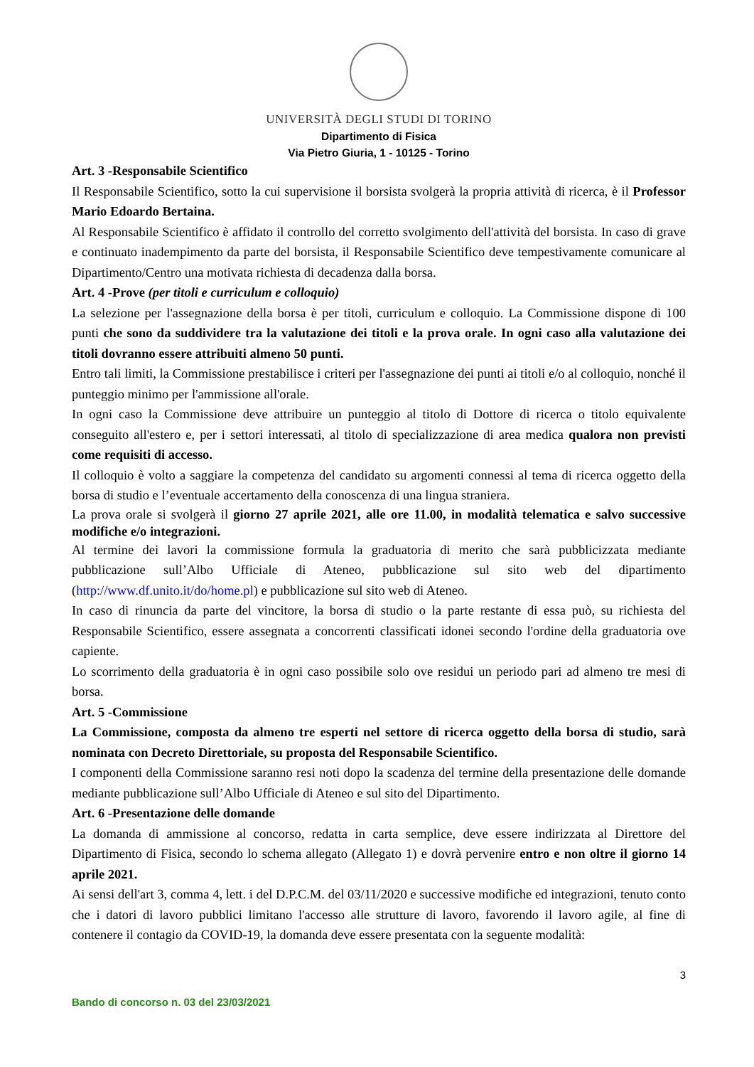UNIVERSITÀ DEGLI STUDI DI TORINO
Dipartimento di Fisica
Via Pietro Giuria, 1 - 10125 - Torino
Art. 3 -Responsabile Scientifico
Il Responsabile Scientifico, sotto la cui supervisione il borsista svolgerà la propria attività di ricerca, è il Professor Mario Edoardo Bertaina.
Al Responsabile Scientifico è affidato il controllo del corretto svolgimento dell'attività del borsista. In caso di grave e continuato inadempimento da parte del borsista, il Responsabile Scientifico deve tempestivamente comunicare al Dipartimento/Centro una motivata richiesta di decadenza dalla borsa.
Art. 4 -Prove (per titoli e curriculum e colloquio)
La selezione per l'assegnazione della borsa è per titoli, curriculum e colloquio. La Commissione dispone di 100 punti che sono da suddividere tra la valutazione dei titoli e la prova orale. In ogni caso alla valutazione dei titoli dovranno essere attribuiti almeno 50 punti.
Entro tali limiti, la Commissione prestabilisce i criteri per l'assegnazione dei punti ai titoli e/o al colloquio, nonché il punteggio minimo per l'ammissione all'orale.
In ogni caso la Commissione deve attribuire un punteggio al titolo di Dottore di ricerca o titolo equivalente conseguito all'estero e, per i settori interessati, al titolo di specializzazione di area medica qualora non previsti come requisiti di accesso.
Il colloquio è volto a saggiare la competenza del candidato su argomenti connessi al tema di ricerca oggetto della borsa di studio e l’eventuale accertamento della conoscenza di una lingua straniera.
La prova orale si svolgerà il giorno 27 aprile 2021, alle ore 11.00, in modalità telematica e salvo successive modifiche e/o integrazioni.
Al termine dei lavori la commissione formula la graduatoria di merito che sarà pubblicizzata mediante pubblicazione sull’Albo Ufficiale di Ateneo, pubblicazione sul sito web del dipartimento (http://www.df.unito.it/do/home.pl) e pubblicazione sul sito web di Ateneo.
In caso di rinuncia da parte del vincitore, la borsa di studio o la parte restante di essa può, su richiesta del Responsabile Scientifico, essere assegnata a concorrenti classificati idonei secondo l'ordine della graduatoria ove capiente.
Lo scorrimento della graduatoria è in ogni caso possibile solo ove residui un periodo pari ad almeno tre mesi di borsa.
Art. 5 -Commissione
La Commissione, composta da almeno tre esperti nel settore di ricerca oggetto della borsa di studio, sarà nominata con Decreto Direttoriale, su proposta del Responsabile Scientifico.
I componenti della Commissione saranno resi noti dopo la scadenza del termine della presentazione delle domande mediante pubblicazione sull’Albo Ufficiale di Ateneo e sul sito del Dipartimento.
Art. 6 -Presentazione delle domande
La domanda di ammissione al concorso, redatta in carta semplice, deve essere indirizzata al Direttore del Dipartimento di Fisica, secondo lo schema allegato (Allegato 1) e dovrà pervenire entro e non oltre il giorno 14 aprile 2021.
Ai sensi dell'art 3, comma 4, lett. i del D.P.C.M. del 03/11/2020 e successive modifiche ed integrazioni, tenuto conto che i datori di lavoro pubblici limitano l'accesso alle strutture di lavoro, favorendo il lavoro agile, al fine di contenere il contagio da COVID-19, la domanda deve essere presentata con la seguente modalità:
3
Bando di concorso n. 03 del 23/03/2021